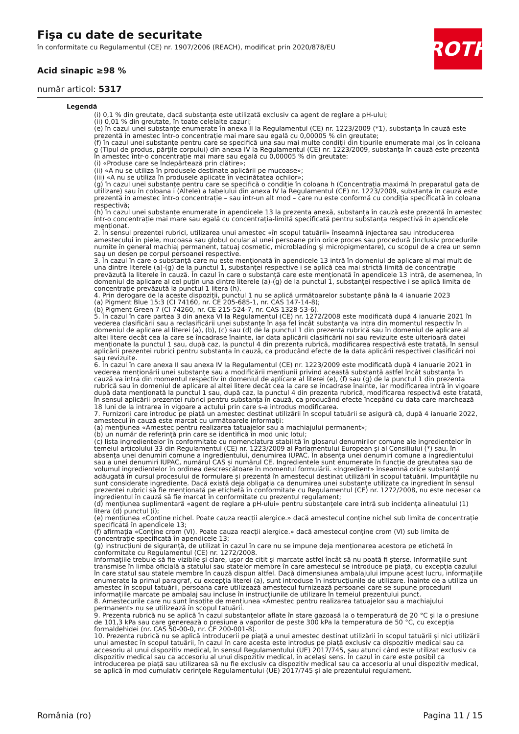Fişa cu date de securitate
în conformitate cu Regulamentul (CE) nr. 1907/2006 (REACH), modificat prin 2020/878/EU
Acid sinapic ≥98 %
număr articol: 5317
ROTH
Legendă
(i) 0,1 % din greutate, dacă substanța este utilizată exclusiv ca agent de reglare a pH-ului;
(ii) 0,01 % din greutate, în toate celelalte cazuri;
(e) în cazul unei substanțe enumerate în anexa II la Regulamentul (CE) nr. 1223/2009 (*1), substanța în cauză este prezentă în amestec într-o concentrație mai mare sau egală cu 0,00005 % din greutate;
(f) în cazul unei substanțe pentru care se specifică una sau mai multe condiții din tipurile enumerate mai jos în coloana g (Tipul de produs, părțile corpului) din anexa IV la Regulamentul (CE) nr. 1223/2009, substanța în cauză este prezentă în amestec într-o concentrație mai mare sau egală cu 0,00005 % din greutate:
(i) «Produse care se îndepărtează prin clătire»;
(ii) «A nu se utiliza în produsele destinate aplicării pe mucoase»;
(iii) «A nu se utiliza în produsele aplicate în vecinătatea ochilor»;
(g) în cazul unei substanțe pentru care se specifică o condiție în coloana h (Concentrația maximă în preparatul gata de utilizare) sau în coloana i (Altele) a tabelului din anexa IV la Regulamentul (CE) nr. 1223/2009, substanța în cauză este prezentă în amestec într-o concentrație – sau într-un alt mod – care nu este conformă cu condiția specificată în coloana respectivă;
(h) în cazul unei substanțe enumerate în apendicele 13 la prezenta anexă, substanța în cauză este prezentă în amestec într-o concentrație mai mare sau egală cu concentrația-limită specificată pentru substanța respectivă în apendicele menționat.
2. În sensul prezentei rubrici, utilizarea unui amestec «în scopul tatuării» înseamnă injectarea sau introducerea amestecului în piele, mucoasa sau globul ocular al unei persoane prin orice proces sau procedură (inclusiv procedurile numite în general machiaj permanent, tatuaj cosmetic, microblading și micropigmentare), cu scopul de a crea un semn sau un desen pe corpul persoanei respective.
3. În cazul în care o substanță care nu este menționată în apendicele 13 intră în domeniul de aplicare al mai mult de una dintre literele (a)-(g) de la punctul 1, substanței respective i se aplică cea mai strictă limită de concentrație prevăzută la literele în cauză. În cazul în care o substanță care este menționată în apendicele 13 intră, de asemenea, în domeniul de aplicare al cel puțin una dintre literele (a)-(g) de la punctul 1, substanței respective i se aplică limita de concentrație prevăzută la punctul 1 litera (h).
4. Prin derogare de la aceste dispoziții, punctul 1 nu se aplică următoarelor substanțe până la 4 ianuarie 2023
(a) Pigment Blue 15:3 (CI 74160, nr. CE 205-685-1, nr. CAS 147-14-8);
(b) Pigment Green 7 (CI 74260, nr. CE 215-524-7, nr. CAS 1328-53-6).
5. În cazul în care partea 3 din anexa VI la Regulamentul (CE) nr. 1272/2008 este modificată după 4 ianuarie 2021 în vederea clasificării sau a reclasificării unei substanțe în așa fel încât substanța va intra din momentul respectiv în domeniul de aplicare al literei (a), (b), (c) sau (d) de la punctul 1 din prezenta rubrică sau în domeniul de aplicare al altei litere decât cea la care se încadrase înainte, iar data aplicării clasificării noi sau revizuite este ulterioară datei menționate la punctul 1 sau, după caz, la punctul 4 din prezenta rubrică, modificarea respectivă este tratată, în sensul aplicării prezentei rubrici pentru substanța în cauză, ca producând efecte de la data aplicării respectivei clasificări noi sau revizuite.
6. În cazul în care anexa II sau anexa IV la Regulamentul (CE) nr. 1223/2009 este modificată după 4 ianuarie 2021 în vederea menționării unei substanțe sau a modificării mențiunii privind această substanță astfel încât substanța în cauză va intra din momentul respectiv în domeniul de aplicare al literei (e), (f) sau (g) de la punctul 1 din prezenta rubrică sau în domeniul de aplicare al altei litere decât cea la care se încadrase înainte, iar modificarea intră în vigoare după data menționată la punctul 1 sau, după caz, la punctul 4 din prezenta rubrică, modificarea respectivă este tratată, în sensul aplicării prezentei rubrici pentru substanța în cauză, ca producând efecte începând cu data care marchează 18 luni de la intrarea în vigoare a actului prin care s-a introdus modificarea.
7. Furnizorii care introduc pe piață un amestec destinat utilizării în scopul tatuării se asigură că, după 4 ianuarie 2022, amestecul în cauză este marcat cu următoarele informații:
(a) mențiunea «Amestec pentru realizarea tatuajelor sau a machiajului permanent»;
(b) un număr de referință prin care se identifică în mod unic lotul;
(c) lista ingredientelor în conformitate cu nomenclatura stabilită în glosarul denumirilor comune ale ingredientelor în temeiul articolului 33 din Regulamentul (CE) nr. 1223/2009 al Parlamentului European și al Consiliului (*) sau, în absența unei denumiri comune a ingredientului, denumirea IUPAC. În absența unei denumiri comune a ingredientului sau a unei denumiri IUPAC, numărul CAS și numărul CE. Ingredientele sunt enumerate în funcție de greutatea sau de volumul ingredientelor în ordinea descrescătoare în momentul formulării. «Ingredient» înseamnă orice substanță adăugată în cursul procesului de formulare și prezentă în amestecul destinat utilizării în scopul tatuării. Impuritățile nu sunt considerate ingrediente. Dacă există deja obligația ca denumirea unei substanțe utilizate ca ingredient în sensul prezentei rubrici să fie menționată pe etichetă în conformitate cu Regulamentul (CE) nr. 1272/2008, nu este necesar ca ingredientul în cauză să fie marcat în conformitate cu prezentul regulament;
(d) mențiunea suplimentară «agent de reglare a pH-ului» pentru substanțele care intră sub incidența alineatului (1) litera (d) punctul (i);
(e) mențiunea «Conține nichel. Poate cauza reacții alergice.» dacă amestecul conține nichel sub limita de concentrație specificată în apendicele 13;
(f) afirmația «Conține crom (VI). Poate cauza reacții alergice.» dacă amestecul conține crom (VI) sub limita de concentrație specificată în apendicele 13;
(g) instrucțiuni de siguranță, de utilizat în cazul în care nu se impune deja menționarea acestora pe etichetă în conformitate cu Regulamentul (CE) nr. 1272/2008.
Informațiile trebuie să fie vizibile și clare, ușor de citit și marcate astfel încât să nu poată fi șterse. Informațiile sunt transmise în limba oficială a statului sau statelor membre în care amestecul se introduce pe piață, cu excepția cazului în care statul sau statele membre în cauză dispun altfel. Dacă dimensiunea ambalajului impune acest lucru, informațiile enumerate la primul paragraf, cu excepția literei (a), sunt introduse în instrucțiunile de utilizare. Înainte de a utiliza un amestec în scopul tatuării, persoana care utilizează amestecul furnizează persoanei care se supune procedurii informațiile marcate pe ambalaj sau incluse în instrucțiunile de utilizare în temeiul prezentului punct.
8. Amestecurile care nu sunt însoțite de mențiunea «Amestec pentru realizarea tatuajelor sau a machiajului permanent» nu se utilizează în scopul tatuării.
9. Prezenta rubrică nu se aplică în cazul substanțelor aflate în stare gazoasă la o temperatură de 20 °C și la o presiune de 101,3 kPa sau care generează o presiune a vaporilor de peste 300 kPa la temperatura de 50 °C, cu excepția formaldehidei (nr. CAS 50-00-0, nr. CE 200-001-8).
10. Prezenta rubrică nu se aplică introducerii pe piață a unui amestec destinat utilizării în scopul tatuării și nici utilizării unui amestec în scopul tatuării, în cazul în care acesta este introdus pe piață exclusiv ca dispozitiv medical sau ca accesoriu al unui dispozitiv medical, în sensul Regulamentului (UE) 2017/745, sau atunci când este utilizat exclusiv ca dispozitiv medical sau ca accesoriu al unui dispozitiv medical, în același sens. În cazul în care este posibil ca introducerea pe piață sau utilizarea să nu fie exclusiv ca dispozitiv medical sau ca accesoriu al unui dispozitiv medical, se aplică în mod cumulativ cerințele Regulamentului (UE) 2017/745 și ale prezentului regulament.
România (ro) Pagina 11 / 15